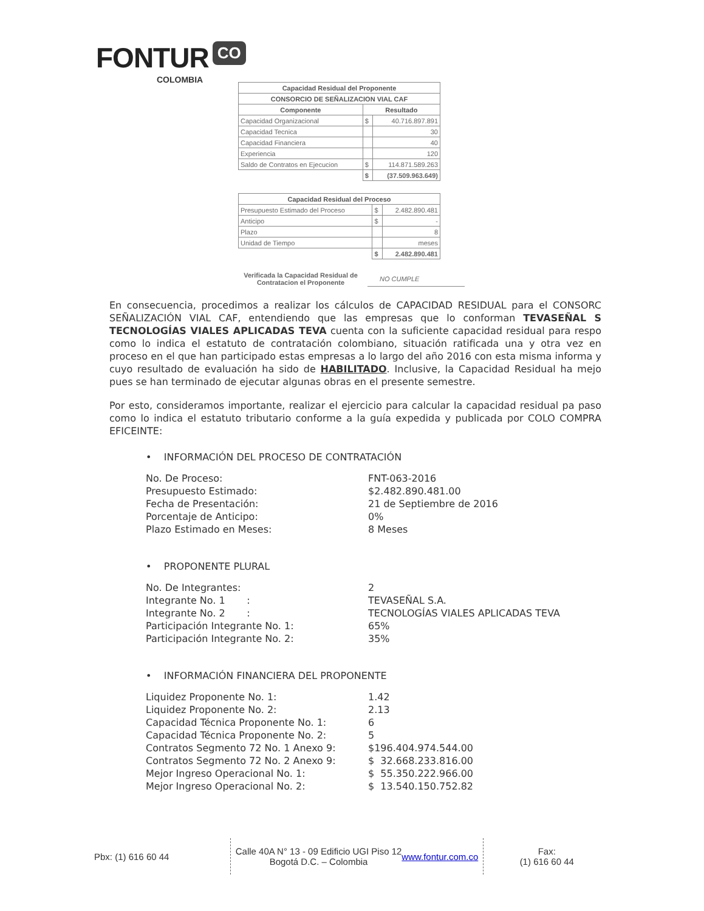FONTUR CO
COLOMBIA
| Capacidad Residual del Proponente | | |
| --- | --- | --- |
| CONSORCIO DE SEÑALIZACION VIAL CAF | | |
| Componente | Resultado | |
| Capacidad Organizacional | $ | 40.716.897.891 |
| Capacidad Tecnica | | 30 |
| Capacidad Financiera | | 40 |
| Experiencia | | 120 |
| Saldo de Contratos en Ejecucion | $ | 114.871.589.263 |
| | $ | (37.509.963.649) |
| Capacidad Residual del Proceso | | |
| --- | --- | --- |
| Presupuesto Estimado del Proceso | $ | 2.482.890.481 |
| Anticipo | $ | - |
| Plazo | | 8 |
| Unidad de Tiempo | | meses |
| | $ | 2.482.890.481 |
Verificada la Capacidad Residual de Contratacion el Proponente
NO CUMPLE
En consecuencia, procedimos a realizar los cálculos de CAPACIDAD RESIDUAL para el CONSORC SEÑALIZACIÓN VIAL CAF, entendiendo que las empresas que lo conforman TEVASEÑAL S TECNOLOGÍAS VIALES APLICADAS TEVA cuenta con la suficiente capacidad residual para respo como lo indica el estatuto de contratación colombiano, situación ratificada una y otra vez en proceso en el que han participado estas empresas a lo largo del año 2016 con esta misma informa y cuyo resultado de evaluación ha sido de HABILITADO. Inclusive, la Capacidad Residual ha mejo pues se han terminado de ejecutar algunas obras en el presente semestre.
Por esto, consideramos importante, realizar el ejercicio para calcular la capacidad residual pa paso como lo indica el estatuto tributario conforme a la guía expedida y publicada por COLO COMPRA EFICEINTE:
• INFORMACIÓN DEL PROCESO DE CONTRATACIÓN
| No. De Proceso: | FNT-063-2016 |
| Presupuesto Estimado: | $2.482.890.481.00 |
| Fecha de Presentación: | 21 de Septiembre de 2016 |
| Porcentaje de Anticipo: | 0% |
| Plazo Estimado en Meses: | 8 Meses |
• PROPONENTE PLURAL
| No. De Integrantes: | 2 |
| Integrante No. 1 : | TEVASEÑAL S.A. |
| Integrante No. 2 : | TECNOLOGÍAS VIALES APLICADAS TEVA |
| Participación Integrante No. 1: | 65% |
| Participación Integrante No. 2: | 35% |
• INFORMACIÓN FINANCIERA DEL PROPONENTE
| Liquidez Proponente No. 1: | 1.42 |
| Liquidez Proponente No. 2: | 2.13 |
| Capacidad Técnica Proponente No. 1: | 6 |
| Capacidad Técnica Proponente No. 2: | 5 |
| Contratos Segmento 72 No. 1 Anexo 9: | $196.404.974.544.00 |
| Contratos Segmento 72 No. 2 Anexo 9: | $ 32.668.233.816.00 |
| Mejor Ingreso Operacional No. 1: | $ 55.350.222.966.00 |
| Mejor Ingreso Operacional No. 2: | $ 13.540.150.752.82 |
Pbx: (1) 616 60 44 Calle 40A N° 13 - 09 Edificio UGI Piso 12
Bogotá D.C. – Colombia
www.fontur.com.co
Fax:
(1) 616 60 44